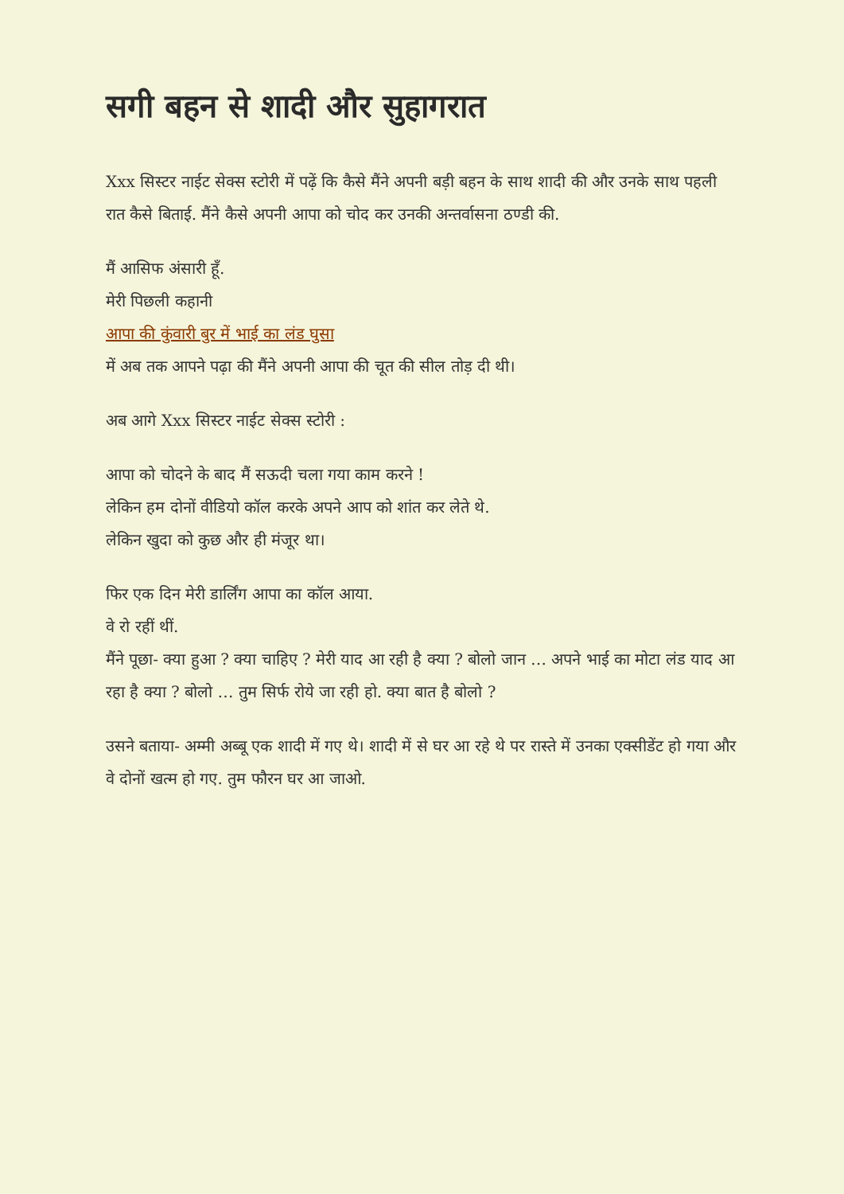सगी बहन से शादी और सुहागरात
Xxx सिस्टर नाईट सेक्स स्टोरी में पढ़ें कि कैसे मैंने अपनी बड़ी बहन के साथ शादी की और उनके साथ पहली रात कैसे बिताई. मैंने कैसे अपनी आपा को चोद कर उनकी अन्तर्वासना ठण्डी की.
मैं आसिफ अंसारी हूँ.
मेरी पिछली कहानी
आपा की कुंवारी बुर में भाई का लंड घुसा
में अब तक आपने पढ़ा की मैंने अपनी आपा की चूत की सील तोड़ दी थी।
अब आगे Xxx सिस्टर नाईट सेक्स स्टोरी :
आपा को चोदने के बाद मैं सऊदी चला गया काम करने !
लेकिन हम दोनों वीडियो कॉल करके अपने आप को शांत कर लेते थे.
लेकिन खुदा को कुछ और ही मंजूर था।
फिर एक दिन मेरी डार्लिंग आपा का कॉल आया.
वे रो रहीं थीं.
मैंने पूछा- क्या हुआ ? क्या चाहिए ? मेरी याद आ रही है क्या ? बोलो जान … अपने भाई का मोटा लंड याद आ रहा है क्या ? बोलो … तुम सिर्फ रोये जा रही हो. क्या बात है बोलो ?
उसने बताया- अम्मी अब्बू एक शादी में गए थे। शादी में से घर आ रहे थे पर रास्ते में उनका एक्सीडेंट हो गया और वे दोनों खत्म हो गए. तुम फौरन घर आ जाओ.